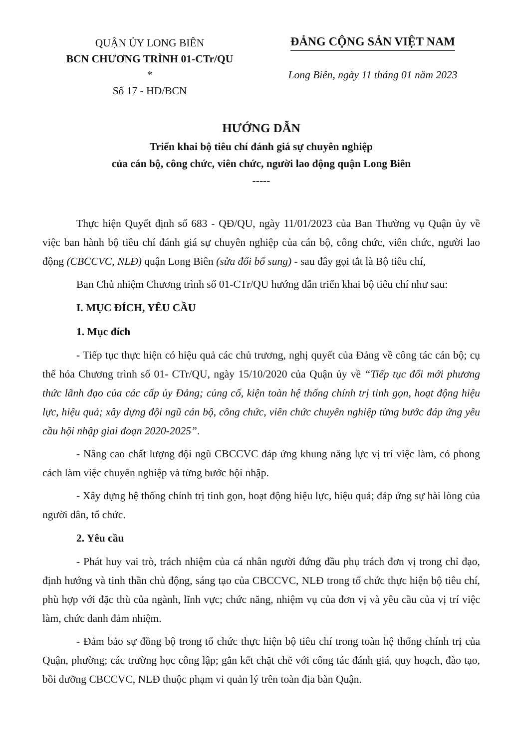QUẬN ỦY LONG BIÊN
BCN CHƯƠNG TRÌNH 01-CTr/QU
*
Số 17 - HD/BCN
ĐẢNG CỘNG SẢN VIỆT NAM
Long Biên, ngày 11 tháng 01 năm 2023
HƯỚNG DẪN
Triển khai bộ tiêu chí đánh giá sự chuyên nghiệp
của cán bộ, công chức, viên chức, người lao động quận Long Biên
-----
Thực hiện Quyết định số 683 - QĐ/QU, ngày 11/01/2023 của Ban Thường vụ Quận ủy về việc ban hành bộ tiêu chí đánh giá sự chuyên nghiệp của cán bộ, công chức, viên chức, người lao động (CBCCVC, NLĐ) quận Long Biên (sửa đổi bổ sung) - sau đây gọi tắt là Bộ tiêu chí,
Ban Chủ nhiệm Chương trình số 01-CTr/QU hướng dẫn triển khai bộ tiêu chí như sau:
I. MỤC ĐÍCH, YÊU CẦU
1. Mục đích
- Tiếp tục thực hiện có hiệu quả các chủ trương, nghị quyết của Đảng về công tác cán bộ; cụ thể hóa Chương trình số 01- CTr/QU, ngày 15/10/2020 của Quận ủy về “Tiếp tục đổi mới phương thức lãnh đạo của các cấp ủy Đảng; củng cố, kiện toàn hệ thống chính trị tinh gọn, hoạt động hiệu lực, hiệu quả; xây dựng đội ngũ cán bộ, công chức, viên chức chuyên nghiệp từng bước đáp ứng yêu cầu hội nhập giai đoạn 2020-2025”.
- Nâng cao chất lượng đội ngũ CBCCVC đáp ứng khung năng lực vị trí việc làm, có phong cách làm việc chuyên nghiệp và từng bước hội nhập.
- Xây dựng hệ thống chính trị tinh gọn, hoạt động hiệu lực, hiệu quả; đáp ứng sự hài lòng của người dân, tổ chức.
2. Yêu cầu
- Phát huy vai trò, trách nhiệm của cá nhân người đứng đầu phụ trách đơn vị trong chỉ đạo, định hướng và tinh thần chủ động, sáng tạo của CBCCVC, NLĐ trong tổ chức thực hiện bộ tiêu chí, phù hợp với đặc thù của ngành, lĩnh vực; chức năng, nhiệm vụ của đơn vị và yêu cầu của vị trí việc làm, chức danh đảm nhiệm.
- Đảm bảo sự đồng bộ trong tổ chức thực hiện bộ tiêu chí trong toàn hệ thống chính trị của Quận, phường; các trường học công lập; gắn kết chặt chẽ với công tác đánh giá, quy hoạch, đào tạo, bồi dưỡng CBCCVC, NLĐ thuộc phạm vi quản lý trên toàn địa bàn Quận.